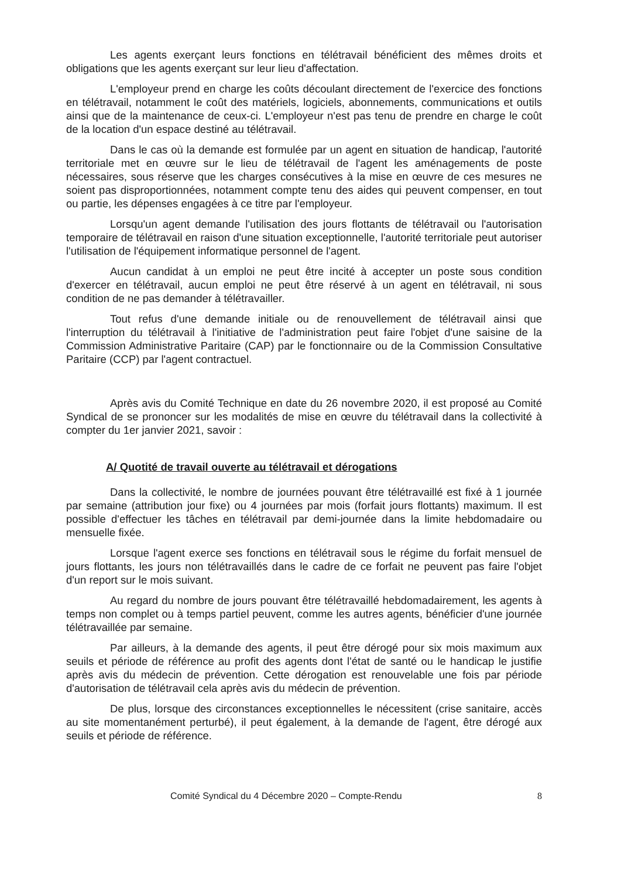Les agents exerçant leurs fonctions en télétravail bénéficient des mêmes droits et obligations que les agents exerçant sur leur lieu d'affectation.
L'employeur prend en charge les coûts découlant directement de l'exercice des fonctions en télétravail, notamment le coût des matériels, logiciels, abonnements, communications et outils ainsi que de la maintenance de ceux-ci. L'employeur n'est pas tenu de prendre en charge le coût de la location d'un espace destiné au télétravail.
Dans le cas où la demande est formulée par un agent en situation de handicap, l'autorité territoriale met en œuvre sur le lieu de télétravail de l'agent les aménagements de poste nécessaires, sous réserve que les charges consécutives à la mise en œuvre de ces mesures ne soient pas disproportionnées, notamment compte tenu des aides qui peuvent compenser, en tout ou partie, les dépenses engagées à ce titre par l'employeur.
Lorsqu'un agent demande l'utilisation des jours flottants de télétravail ou l'autorisation temporaire de télétravail en raison d'une situation exceptionnelle, l'autorité territoriale peut autoriser l'utilisation de l'équipement informatique personnel de l'agent.
Aucun candidat à un emploi ne peut être incité à accepter un poste sous condition d'exercer en télétravail, aucun emploi ne peut être réservé à un agent en télétravail, ni sous condition de ne pas demander à télétravailler.
Tout refus d'une demande initiale ou de renouvellement de télétravail ainsi que l'interruption du télétravail à l'initiative de l'administration peut faire l'objet d'une saisine de la Commission Administrative Paritaire (CAP) par le fonctionnaire ou de la Commission Consultative Paritaire (CCP) par l'agent contractuel.
Après avis du Comité Technique en date du 26 novembre 2020, il est proposé au Comité Syndical de se prononcer sur les modalités de mise en œuvre du télétravail dans la collectivité à compter du 1er janvier 2021, savoir :
A/ Quotité de travail ouverte au télétravail et dérogations
Dans la collectivité, le nombre de journées pouvant être télétravaillé est fixé à 1 journée par semaine (attribution jour fixe) ou 4 journées par mois (forfait jours flottants) maximum. Il est possible d'effectuer les tâches en télétravail par demi-journée dans la limite hebdomadaire ou mensuelle fixée.
Lorsque l'agent exerce ses fonctions en télétravail sous le régime du forfait mensuel de jours flottants, les jours non télétravaillés dans le cadre de ce forfait ne peuvent pas faire l'objet d'un report sur le mois suivant.
Au regard du nombre de jours pouvant être télétravaillé hebdomadairement, les agents à temps non complet ou à temps partiel peuvent, comme les autres agents, bénéficier d'une journée télétravaillée par semaine.
Par ailleurs, à la demande des agents, il peut être dérogé pour six mois maximum aux seuils et période de référence au profit des agents dont l'état de santé ou le handicap le justifie après avis du médecin de prévention. Cette dérogation est renouvelable une fois par période d'autorisation de télétravail cela après avis du médecin de prévention.
De plus, lorsque des circonstances exceptionnelles le nécessitent (crise sanitaire, accès au site momentanément perturbé), il peut également, à la demande de l'agent, être dérogé aux seuils et période de référence.
Comité Syndical du 4 Décembre 2020 – Compte-Rendu 8